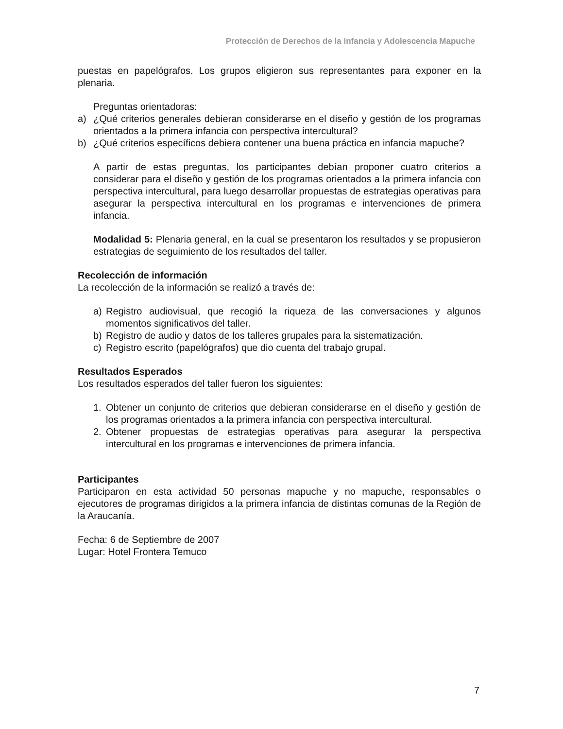Protección de Derechos de la Infancia y Adolescencia Mapuche
puestas en papelógrafos. Los grupos eligieron sus representantes para exponer en la plenaria.
Preguntas orientadoras:
a) ¿Qué criterios generales debieran considerarse en el diseño y gestión de los programas orientados a la primera infancia con perspectiva intercultural?
b) ¿Qué criterios específicos debiera contener una buena práctica en infancia mapuche?
A partir de estas preguntas, los participantes debían proponer cuatro criterios a considerar para el diseño y gestión de los programas orientados a la primera infancia con perspectiva intercultural, para luego desarrollar propuestas de estrategias operativas para asegurar la perspectiva intercultural en los programas e intervenciones de primera infancia.
Modalidad 5: Plenaria general, en la cual se presentaron los resultados y se propusieron estrategias de seguimiento de los resultados del taller.
Recolección de información
La recolección de la información se realizó a través de:
a) Registro audiovisual, que recogió la riqueza de las conversaciones y algunos momentos significativos del taller.
b) Registro de audio y datos de los talleres grupales para la sistematización.
c) Registro escrito (papelógrafos) que dio cuenta del trabajo grupal.
Resultados Esperados
Los resultados esperados del taller fueron los siguientes:
1. Obtener un conjunto de criterios que debieran considerarse en el diseño y gestión de los programas orientados a la primera infancia con perspectiva intercultural.
2. Obtener propuestas de estrategias operativas para asegurar la perspectiva intercultural en los programas e intervenciones de primera infancia.
Participantes
Participaron en esta actividad 50 personas mapuche y no mapuche, responsables o ejecutores de programas dirigidos a la primera infancia de distintas comunas de la Región de la Araucanía.
Fecha: 6 de Septiembre de 2007
Lugar: Hotel Frontera Temuco
7